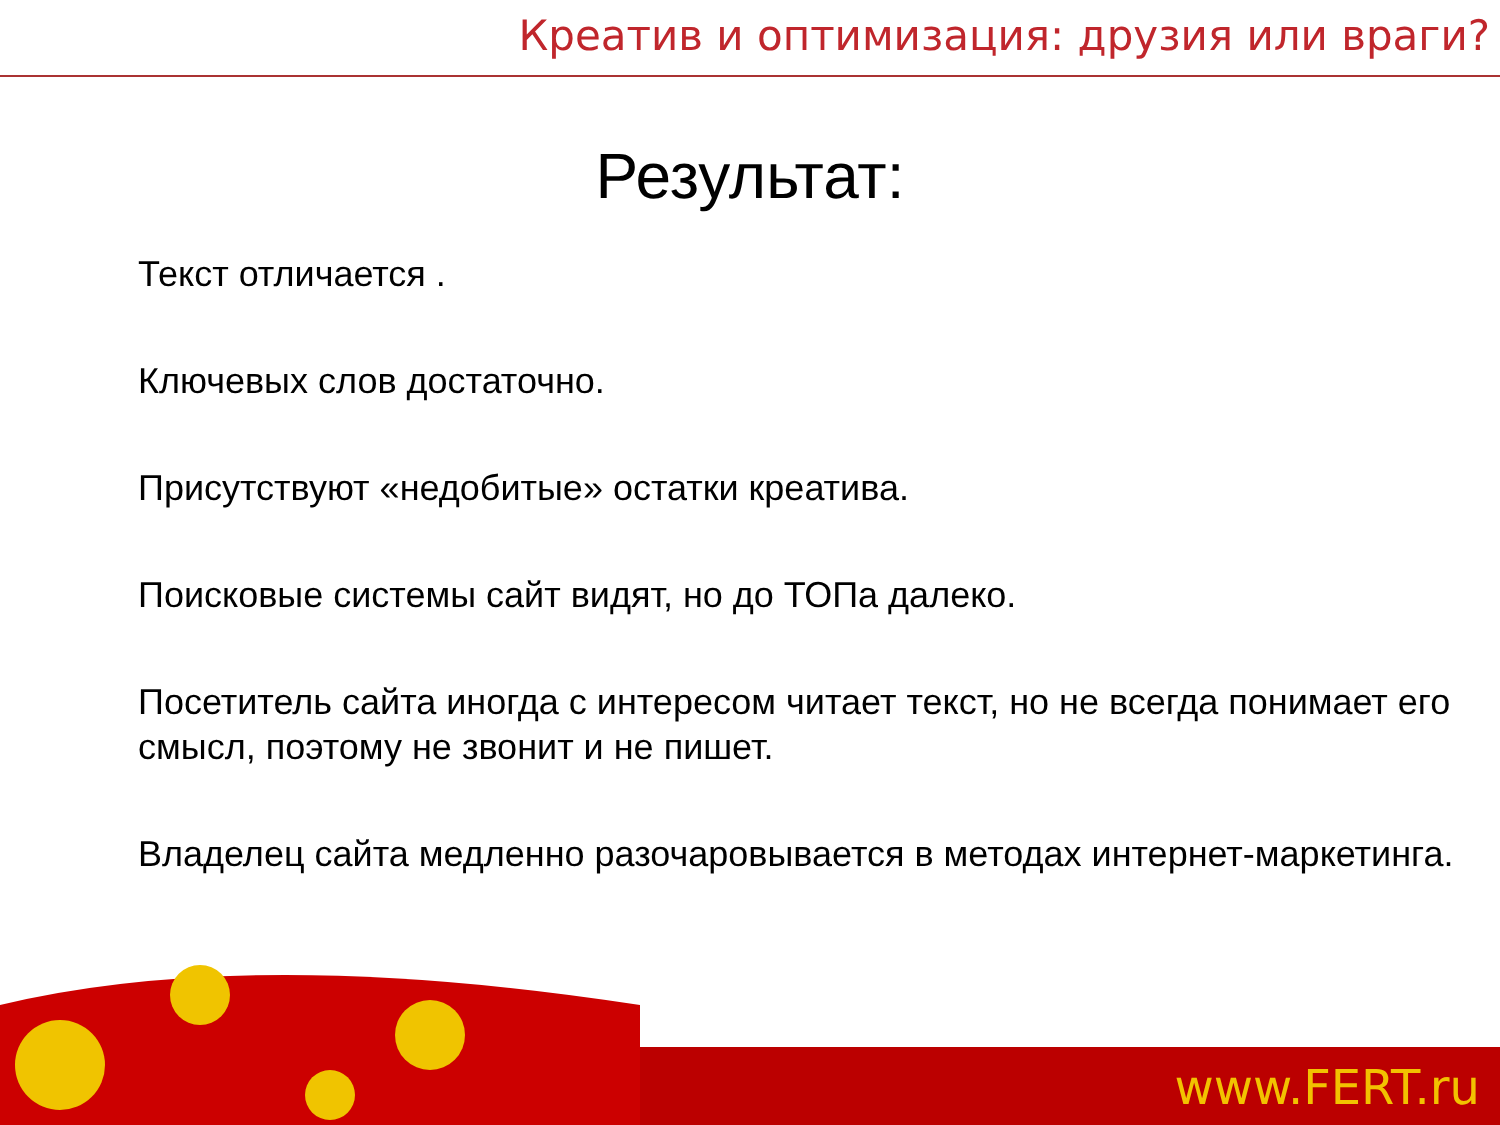Креатив и оптимизация: друзия или враги?
Результат:
Текст отличается .
Ключевых слов достаточно.
Присутствуют «недобитые» остатки креатива.
Поисковые системы сайт видят, но до ТОПа далеко.
Посетитель сайта иногда с интересом читает текст, но не всегда понимает его смысл, поэтому не звонит и не пишет.
Владелец сайта медленно разочаровывается в методах интернет-маркетинга.
www.FERT.ru